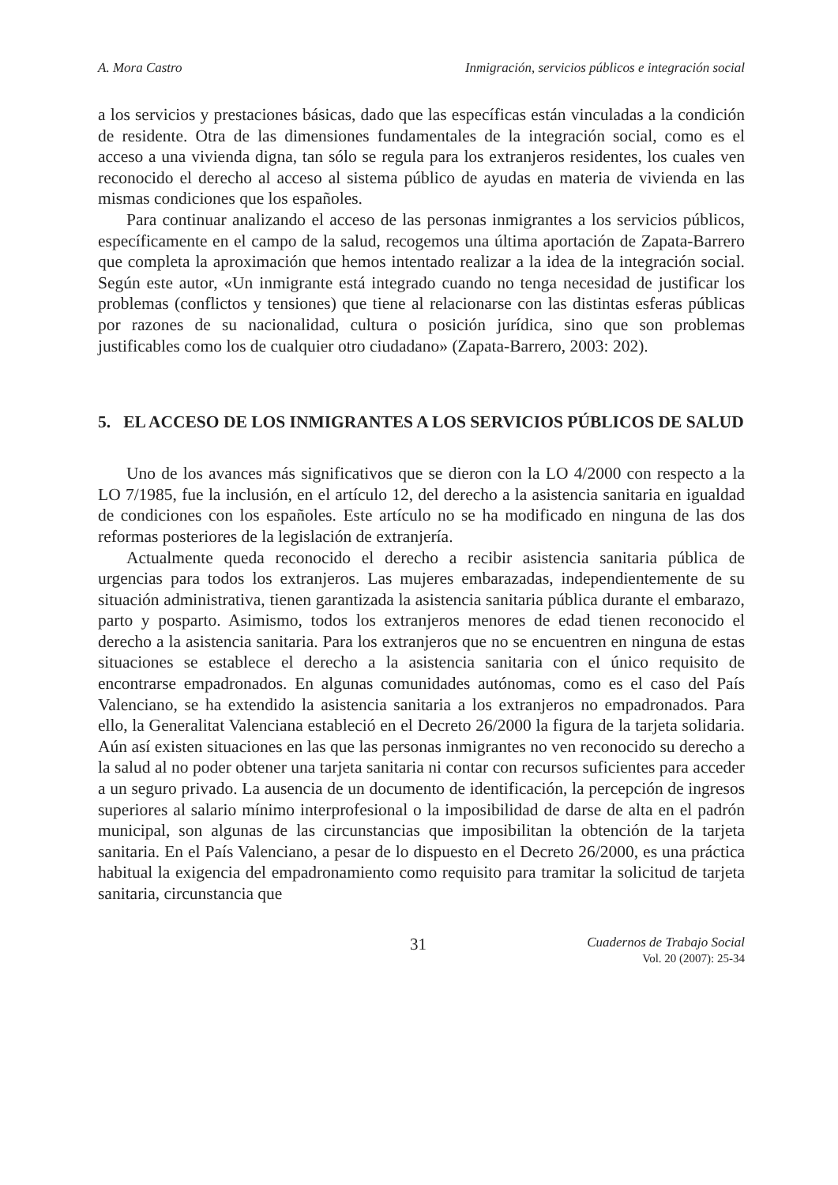A. Mora Castro Inmigración, servicios públicos e integración social
a los servicios y prestaciones básicas, dado que las específicas están vinculadas a la condición de residente. Otra de las dimensiones fundamentales de la integración social, como es el acceso a una vivienda digna, tan sólo se regula para los extranjeros residentes, los cuales ven reconocido el derecho al acceso al sistema público de ayudas en materia de vivienda en las mismas condiciones que los españoles.
Para continuar analizando el acceso de las personas inmigrantes a los servicios públicos, específicamente en el campo de la salud, recogemos una última aportación de Zapata-Barrero que completa la aproximación que hemos intentado realizar a la idea de la integración social. Según este autor, «Un inmigrante está integrado cuando no tenga necesidad de justificar los problemas (conflictos y tensiones) que tiene al relacionarse con las distintas esferas públicas por razones de su nacionalidad, cultura o posición jurídica, sino que son problemas justificables como los de cualquier otro ciudadano» (Zapata-Barrero, 2003: 202).
5. EL ACCESO DE LOS INMIGRANTES A LOS SERVICIOS PÚBLICOS DE SALUD
Uno de los avances más significativos que se dieron con la LO 4/2000 con respecto a la LO 7/1985, fue la inclusión, en el artículo 12, del derecho a la asistencia sanitaria en igualdad de condiciones con los españoles. Este artículo no se ha modificado en ninguna de las dos reformas posteriores de la legislación de extranjería.
Actualmente queda reconocido el derecho a recibir asistencia sanitaria pública de urgencias para todos los extranjeros. Las mujeres embarazadas, independientemente de su situación administrativa, tienen garantizada la asistencia sanitaria pública durante el embarazo, parto y posparto. Asimismo, todos los extranjeros menores de edad tienen reconocido el derecho a la asistencia sanitaria. Para los extranjeros que no se encuentren en ninguna de estas situaciones se establece el derecho a la asistencia sanitaria con el único requisito de encontrarse empadronados. En algunas comunidades autónomas, como es el caso del País Valenciano, se ha extendido la asistencia sanitaria a los extranjeros no empadronados. Para ello, la Generalitat Valenciana estableció en el Decreto 26/2000 la figura de la tarjeta solidaria. Aún así existen situaciones en las que las personas inmigrantes no ven reconocido su derecho a la salud al no poder obtener una tarjeta sanitaria ni contar con recursos suficientes para acceder a un seguro privado. La ausencia de un documento de identificación, la percepción de ingresos superiores al salario mínimo interprofesional o la imposibilidad de darse de alta en el padrón municipal, son algunas de las circunstancias que imposibilitan la obtención de la tarjeta sanitaria. En el País Valenciano, a pesar de lo dispuesto en el Decreto 26/2000, es una práctica habitual la exigencia del empadronamiento como requisito para tramitar la solicitud de tarjeta sanitaria, circunstancia que
31 Cuadernos de Trabajo Social
Vol. 20 (2007): 25-34